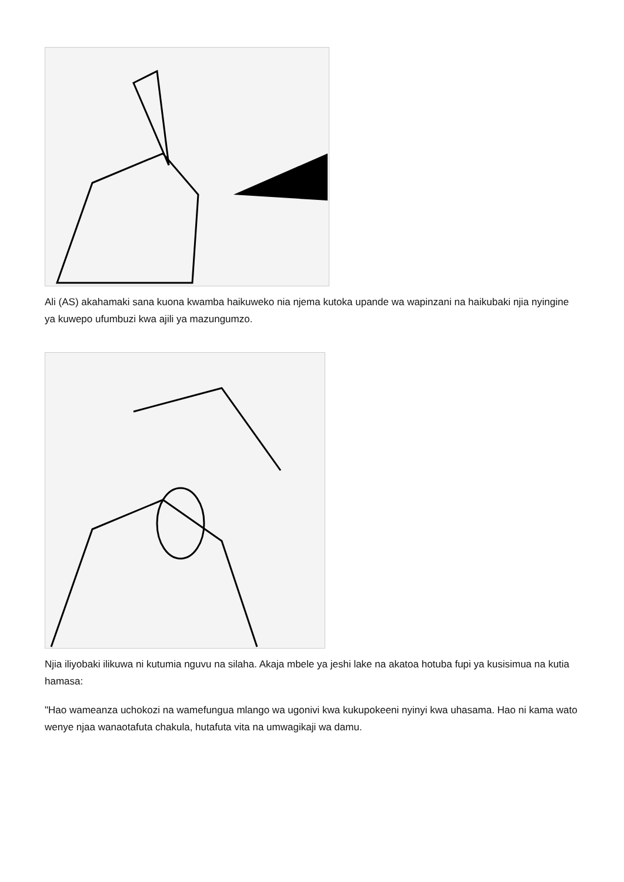Ali (AS) akahamaki sana kuona kwamba haikuweko nia njema kutoka upande wa wapinzani na haikubaki njia nyingine ya kuwepo ufumbuzi kwa ajili ya mazungumzo.
Njia iliyobaki ilikuwa ni kutumia nguvu na silaha. Akaja mbele ya jeshi lake na akatoa hotuba fupi ya kusisimua na kutia hamasa:
"Hao wameanza uchokozi na wamefungua mlango wa ugonivi kwa kukupokeeni nyinyi kwa uhasama. Hao ni kama wato wenye njaa wanaotafuta chakula, hutafuta vita na umwagikaji wa damu.